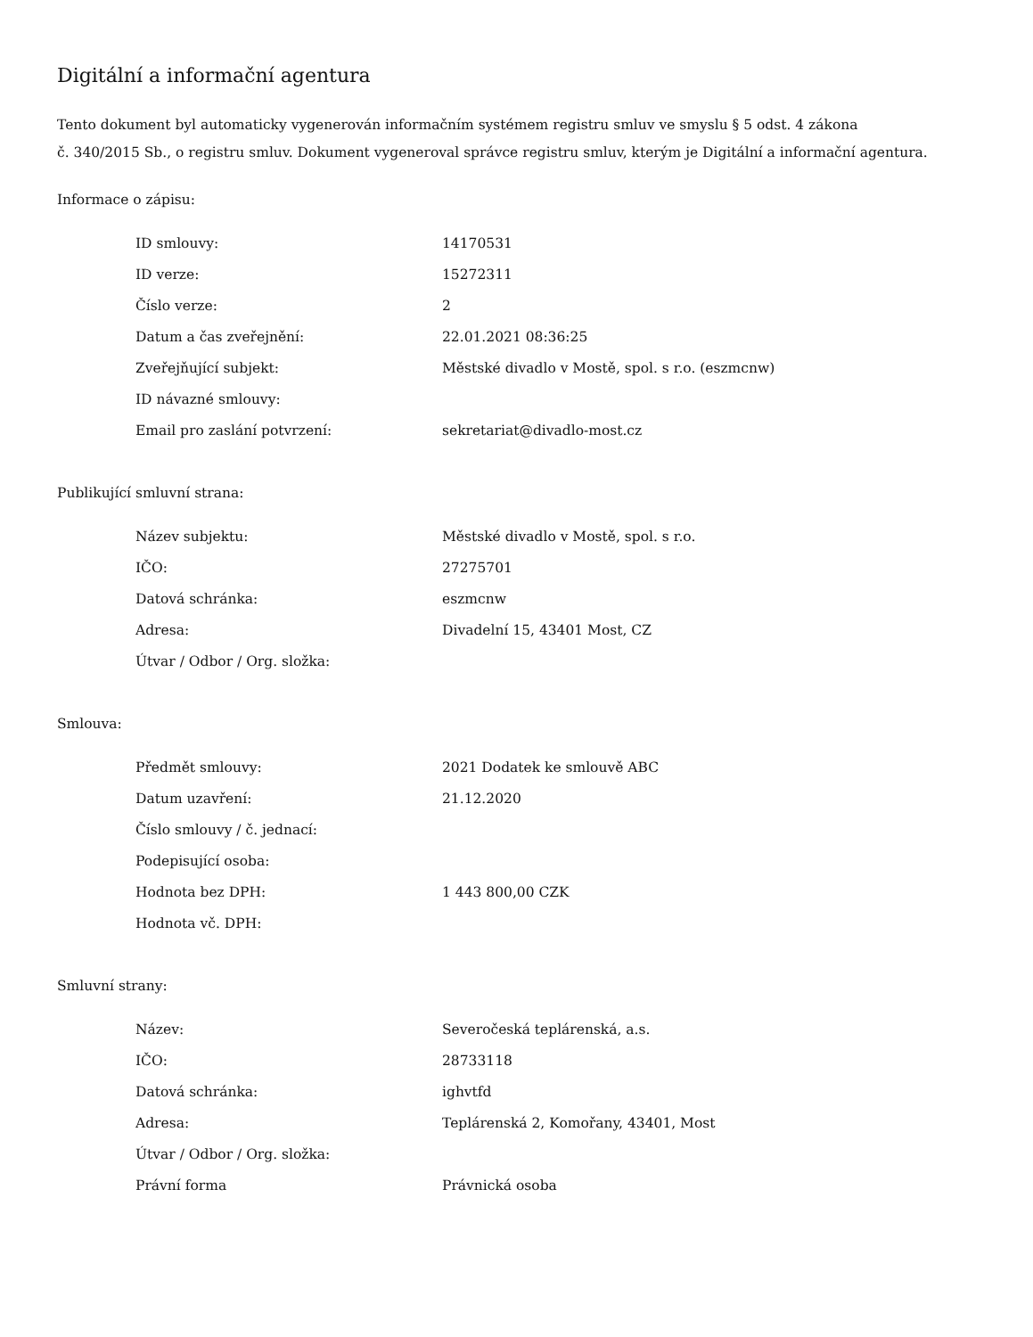Digitální a informační agentura
Tento dokument byl automaticky vygenerován informačním systémem registru smluv ve smyslu § 5 odst. 4 zákona
č. 340/2015 Sb., o registru smluv. Dokument vygeneroval správce registru smluv, kterým je Digitální a informační agentura.
Informace o zápisu:
| ID smlouvy: | 14170531 |
| ID verze: | 15272311 |
| Číslo verze: | 2 |
| Datum a čas zveřejnění: | 22.01.2021 08:36:25 |
| Zveřejňující subjekt: | Městské divadlo v Mostě, spol. s r.o. (eszmcnw) |
| ID návazné smlouvy: | |
| Email pro zaslání potvrzení: | sekretariat@divadlo-most.cz |
Publikující smluvní strana:
| Název subjektu: | Městské divadlo v Mostě, spol. s r.o. |
| IČO: | 27275701 |
| Datová schránka: | eszmcnw |
| Adresa: | Divadelní 15, 43401 Most, CZ |
| Útvar / Odbor / Org. složka: | |
Smlouva:
| Předmět smlouvy: | 2021 Dodatek ke smlouvě ABC |
| Datum uzavření: | 21.12.2020 |
| Číslo smlouvy / č. jednací: | |
| Podepisující osoba: | |
| Hodnota bez DPH: | 1 443 800,00 CZK |
| Hodnota vč. DPH: | |
Smluvní strany:
| Název: | Severočeská teplárenská, a.s. |
| IČO: | 28733118 |
| Datová schránka: | ighvtfd |
| Adresa: | Teplárenská 2, Komořany, 43401, Most |
| Útvar / Odbor / Org. složka: | |
| Právní forma | Právnická osoba |